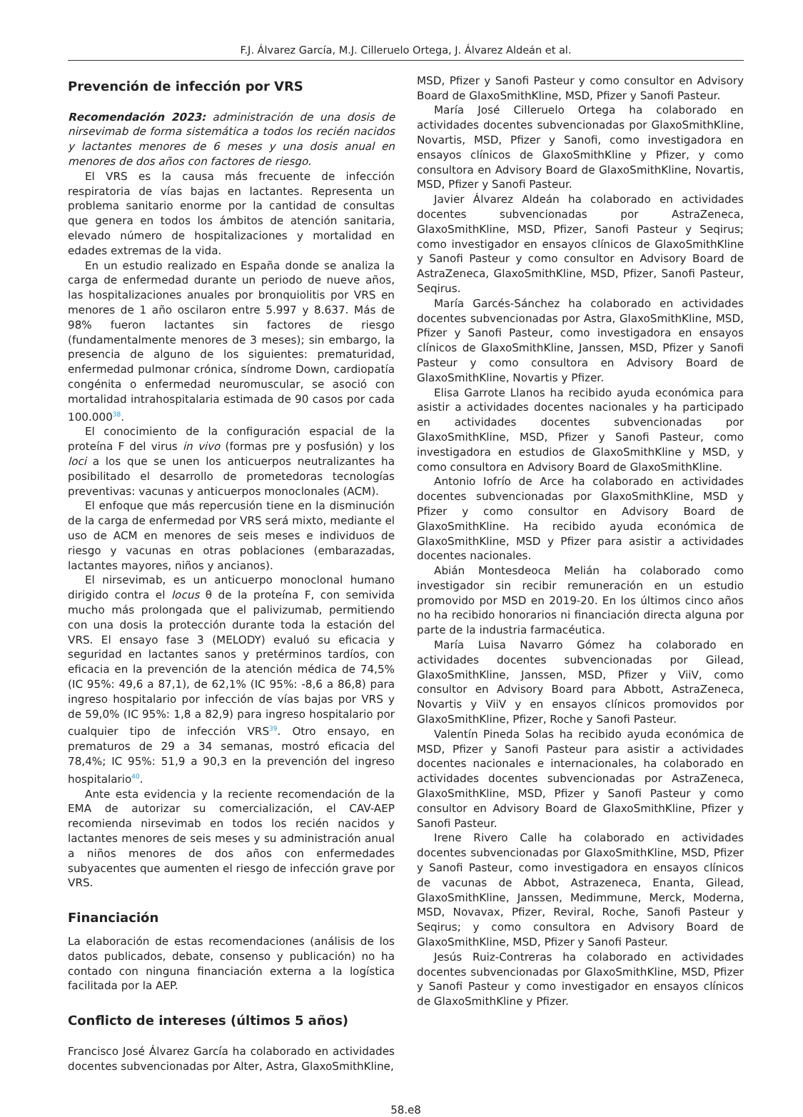F.J. Álvarez García, M.J. Cilleruelo Ortega, J. Álvarez Aldeán et al.
Prevención de infección por VRS
Recomendación 2023: administración de una dosis de nirsevimab de forma sistemática a todos los recién nacidos y lactantes menores de 6 meses y una dosis anual en menores de dos años con factores de riesgo.
El VRS es la causa más frecuente de infección respiratoria de vías bajas en lactantes. Representa un problema sanitario enorme por la cantidad de consultas que genera en todos los ámbitos de atención sanitaria, elevado número de hospitalizaciones y mortalidad en edades extremas de la vida.
En un estudio realizado en España donde se analiza la carga de enfermedad durante un periodo de nueve años, las hospitalizaciones anuales por bronquiolitis por VRS en menores de 1 año oscilaron entre 5.997 y 8.637. Más de 98% fueron lactantes sin factores de riesgo (fundamentalmente menores de 3 meses); sin embargo, la presencia de alguno de los siguientes: prematuridad, enfermedad pulmonar crónica, síndrome Down, cardiopatía congénita o enfermedad neuromuscular, se asoció con mortalidad intrahospitalaria estimada de 90 casos por cada 100.000<sup>38</sup>.
El conocimiento de la configuración espacial de la proteína F del virus in vivo (formas pre y posfusión) y los loci a los que se unen los anticuerpos neutralizantes ha posibilitado el desarrollo de prometedoras tecnologías preventivas: vacunas y anticuerpos monoclonales (ACM).
El enfoque que más repercusión tiene en la disminución de la carga de enfermedad por VRS será mixto, mediante el uso de ACM en menores de seis meses e individuos de riesgo y vacunas en otras poblaciones (embarazadas, lactantes mayores, niños y ancianos).
El nirsevimab, es un anticuerpo monoclonal humano dirigido contra el locus θ de la proteína F, con semivida mucho más prolongada que el palivizumab, permitiendo con una dosis la protección durante toda la estación del VRS. El ensayo fase 3 (MELODY) evaluó su eficacia y seguridad en lactantes sanos y pretérminos tardíos, con eficacia en la prevención de la atención médica de 74,5% (IC 95%: 49,6 a 87,1), de 62,1% (IC 95%: -8,6 a 86,8) para ingreso hospitalario por infección de vías bajas por VRS y de 59,0% (IC 95%: 1,8 a 82,9) para ingreso hospitalario por cualquier tipo de infección VRS<sup>39</sup>. Otro ensayo, en prematuros de 29 a 34 semanas, mostró eficacia del 78,4%; IC 95%: 51,9 a 90,3 en la prevención del ingreso hospitalario<sup>40</sup>.
Ante esta evidencia y la reciente recomendación de la EMA de autorizar su comercialización, el CAV-AEP recomienda nirsevimab en todos los recién nacidos y lactantes menores de seis meses y su administración anual a niños menores de dos años con enfermedades subyacentes que aumenten el riesgo de infección grave por VRS.
Financiación
La elaboración de estas recomendaciones (análisis de los datos publicados, debate, consenso y publicación) no ha contado con ninguna financiación externa a la logística facilitada por la AEP.
Conflicto de intereses (últimos 5 años)
Francisco José Álvarez García ha colaborado en actividades docentes subvencionadas por Alter, Astra, GlaxoSmithKline,
MSD, Pfizer y Sanofi Pasteur y como consultor en Advisory Board de GlaxoSmithKline, MSD, Pfizer y Sanofi Pasteur.
María José Cilleruelo Ortega ha colaborado en actividades docentes subvencionadas por GlaxoSmithKline, Novartis, MSD, Pfizer y Sanofi, como investigadora en ensayos clínicos de GlaxoSmithKline y Pfizer, y como consultora en Advisory Board de GlaxoSmithKline, Novartis, MSD, Pfizer y Sanofi Pasteur.
Javier Álvarez Aldeán ha colaborado en actividades docentes subvencionadas por AstraZeneca, GlaxoSmithKline, MSD, Pfizer, Sanofi Pasteur y Seqirus; como investigador en ensayos clínicos de GlaxoSmithKline y Sanofi Pasteur y como consultor en Advisory Board de AstraZeneca, GlaxoSmithKline, MSD, Pfizer, Sanofi Pasteur, Seqirus.
María Garcés-Sánchez ha colaborado en actividades docentes subvencionadas por Astra, GlaxoSmithKline, MSD, Pfizer y Sanofi Pasteur, como investigadora en ensayos clínicos de GlaxoSmithKline, Janssen, MSD, Pfizer y Sanofi Pasteur y como consultora en Advisory Board de GlaxoSmithKline, Novartis y Pfizer.
Elisa Garrote Llanos ha recibido ayuda económica para asistir a actividades docentes nacionales y ha participado en actividades docentes subvencionadas por GlaxoSmithKline, MSD, Pfizer y Sanofi Pasteur, como investigadora en estudios de GlaxoSmithKline y MSD, y como consultora en Advisory Board de GlaxoSmithKline.
Antonio Iofrío de Arce ha colaborado en actividades docentes subvencionadas por GlaxoSmithKline, MSD y Pfizer y como consultor en Advisory Board de GlaxoSmithKline. Ha recibido ayuda económica de GlaxoSmithKline, MSD y Pfizer para asistir a actividades docentes nacionales.
Abián Montesdeoca Melián ha colaborado como investigador sin recibir remuneración en un estudio promovido por MSD en 2019-20. En los últimos cinco años no ha recibido honorarios ni financiación directa alguna por parte de la industria farmacéutica.
María Luisa Navarro Gómez ha colaborado en actividades docentes subvencionadas por Gilead, GlaxoSmithKline, Janssen, MSD, Pfizer y ViiV, como consultor en Advisory Board para Abbott, AstraZeneca, Novartis y ViiV y en ensayos clínicos promovidos por GlaxoSmithKline, Pfizer, Roche y Sanofi Pasteur.
Valentín Pineda Solas ha recibido ayuda económica de MSD, Pfizer y Sanofi Pasteur para asistir a actividades docentes nacionales e internacionales, ha colaborado en actividades docentes subvencionadas por AstraZeneca, GlaxoSmithKline, MSD, Pfizer y Sanofi Pasteur y como consultor en Advisory Board de GlaxoSmithKline, Pfizer y Sanofi Pasteur.
Irene Rivero Calle ha colaborado en actividades docentes subvencionadas por GlaxoSmithKline, MSD, Pfizer y Sanofi Pasteur, como investigadora en ensayos clínicos de vacunas de Abbot, Astrazeneca, Enanta, Gilead, GlaxoSmithKline, Janssen, Medimmune, Merck, Moderna, MSD, Novavax, Pfizer, Reviral, Roche, Sanofi Pasteur y Seqirus; y como consultora en Advisory Board de GlaxoSmithKline, MSD, Pfizer y Sanofi Pasteur.
Jesús Ruiz-Contreras ha colaborado en actividades docentes subvencionadas por GlaxoSmithKline, MSD, Pfizer y Sanofi Pasteur y como investigador en ensayos clínicos de GlaxoSmithKline y Pfizer.
58.e8